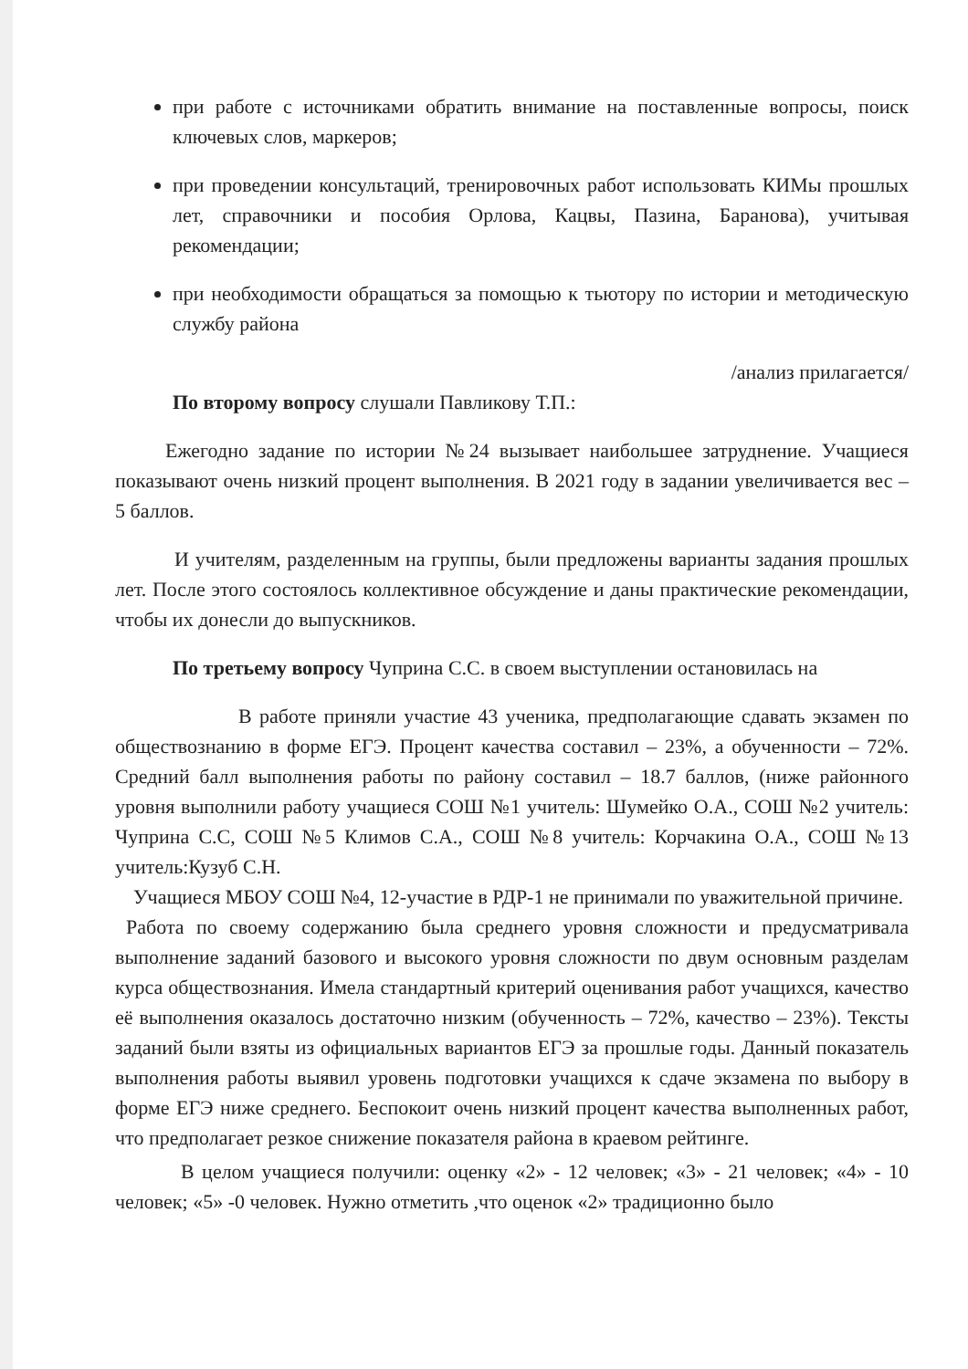при работе с источниками обратить внимание на поставленные вопросы, поиск ключевых слов, маркеров;
при проведении консультаций, тренировочных работ использовать КИМы прошлых лет, справочники и пособия Орлова, Кацвы, Пазина, Баранова), учитывая рекомендации;
при необходимости обращаться за помощью к тьютору по истории и методическую службу района
/анализ прилагается/
По второму вопросу слушали Павликову Т.П.:
Ежегодно задание по истории №24 вызывает наибольшее затруднение. Учащиеся показывают очень низкий процент выполнения. В 2021 году в задании увеличивается вес – 5 баллов.
И учителям, разделенным на группы, были предложены варианты задания прошлых лет. После этого состоялось коллективное обсуждение и даны практические рекомендации, чтобы их донесли до выпускников.
По третьему вопросу Чуприна С.С. в своем выступлении остановилась на
В работе приняли участие 43 ученика, предполагающие сдавать экзамен по обществознанию в форме ЕГЭ. Процент качества составил – 23%, а обученности – 72%. Средний балл выполнения работы по району составил – 18.7 баллов, (ниже районного уровня выполнили работу учащиеся СОШ №1 учитель: Шумейко О.А., СОШ №2 учитель: Чуприна С.С, СОШ №5 Климов С.А., СОШ №8 учитель: Корчакина О.А., СОШ №13 учитель:Кузуб С.Н.
Учащиеся МБОУ СОШ №4, 12-участие в РДР-1 не принимали по уважительной причине.
Работа по своему содержанию была среднего уровня сложности и предусматривала выполнение заданий базового и высокого уровня сложности по двум основным разделам курса обществознания. Имела стандартный критерий оценивания работ учащихся, качество её выполнения оказалось достаточно низким (обученность – 72%, качество – 23%). Тексты заданий были взяты из официальных вариантов ЕГЭ за прошлые годы. Данный показатель выполнения работы выявил уровень подготовки учащихся к сдаче экзамена по выбору в форме ЕГЭ ниже среднего. Беспокоит очень низкий процент качества выполненных работ, что предполагает резкое снижение показателя района в краевом рейтинге.
В целом учащиеся получили: оценку «2» - 12 человек; «3» - 21 человек; «4» - 10 человек; «5» -0 человек. Нужно отметить ,что оценок «2» традиционно было